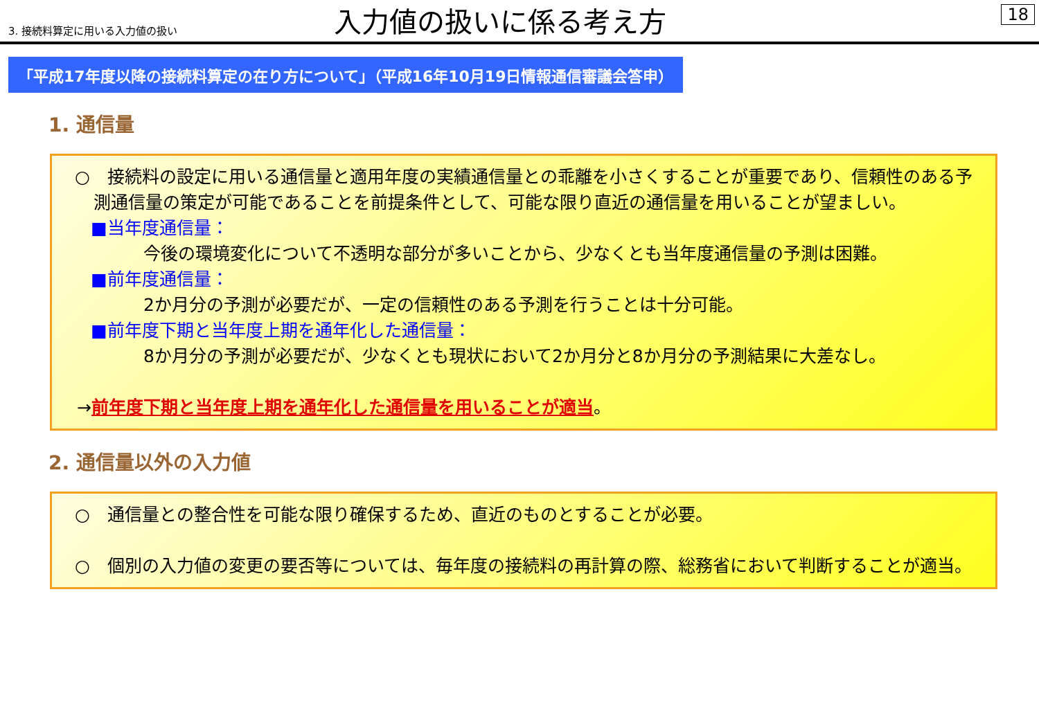3. 接続料算定に用いる入力値の扱い
入力値の扱いに係る考え方
18
「平成17年度以降の接続料算定の在り方について」（平成16年10月19日情報通信審議会答申）
1. 通信量
○　接続料の設定に用いる通信量と適用年度の実績通信量との乖離を小さくすることが重要であり、信頼性のある予測通信量の策定が可能であることを前提条件として、可能な限り直近の通信量を用いることが望ましい。
■当年度通信量：
今後の環境変化について不透明な部分が多いことから、少なくとも当年度通信量の予測は困難。
■前年度通信量：
2か月分の予測が必要だが、一定の信頼性のある予測を行うことは十分可能。
■前年度下期と当年度上期を通年化した通信量：
8か月分の予測が必要だが、少なくとも現状において2か月分と8か月分の予測結果に大差なし。
→前年度下期と当年度上期を通年化した通信量を用いることが適当。
2. 通信量以外の入力値
○　通信量との整合性を可能な限り確保するため、直近のものとすることが必要。
○　個別の入力値の変更の要否等については、毎年度の接続料の再計算の際、総務省において判断することが適当。